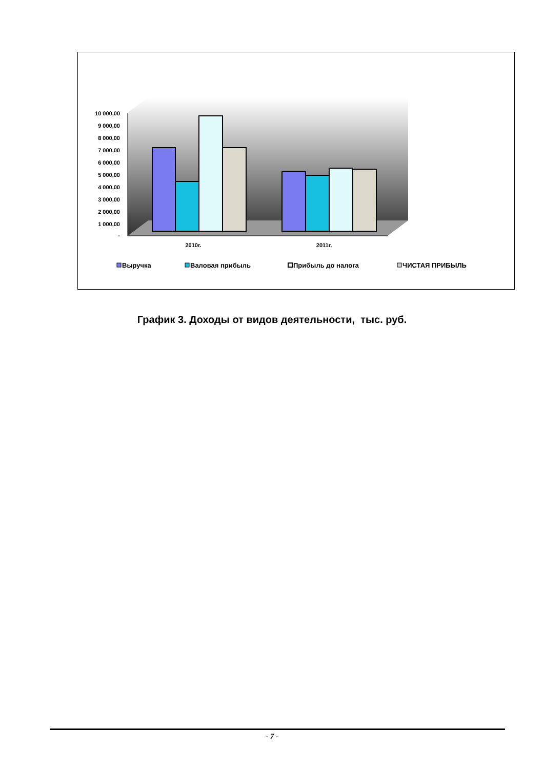10 000,00
9 000,00
8 000,00
7 000,00
6 000,00
5 000,00
4 000,00
3 000,00
2 000,00
1 000,00
-
2010г.
2011г.
Выручка
Валовая прибыль
Прибыль до налога
ЧИСТАЯ ПРИБЫЛЬ
График 3. Доходы от видов деятельности, тыс. руб.
- 7 -